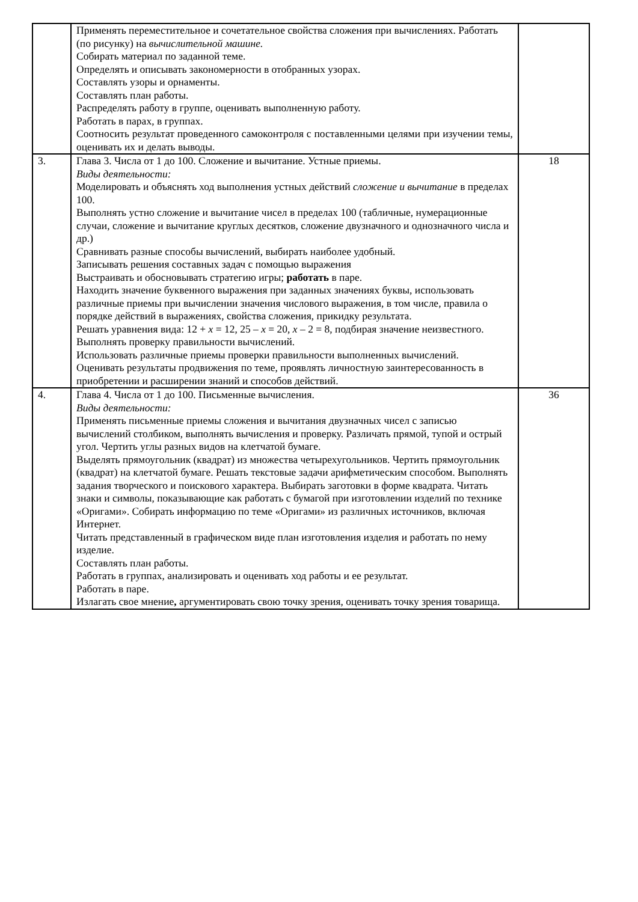| | Применять переместительное и сочетательное свойства сложения при вычислениях. Работать (по рисунку) на вычислительной машине. Собирать материал по заданной теме. Определять и описывать закономерности в отобранных узорах. Составлять узоры и орнаменты. Составлять план работы. Распределять работу в группе, оценивать выполненную работу. Работать в парах, в группах. Соотносить результат проведенного самоконтроля с поставленными целями при изучении темы, оценивать их и делать выводы. | |
| 3. | Глава 3. Числа от 1 до 100. Сложение и вычитание. Устные приемы. Виды деятельности: Моделировать и объяснять ход выполнения устных действий сложение и вычитание в пределах 100. Выполнять устно сложение и вычитание чисел в пределах 100 (табличные, нумерационные случаи, сложение и вычитание круглых десятков, сложение двузначного и однозначного числа и др.) Сравнивать разные способы вычислений, выбирать наиболее удобный. Записывать решения составных задач с помощью выражения Выстраивать и обосновывать стратегию игры; работать в паре. Находить значение буквенного выражения при заданных значениях буквы, использовать различные приемы при вычислении значения числового выражения, в том числе, правила о порядке действий в выражениях, свойства сложения, прикидку результата. Решать уравнения вида: 12 + x = 12, 25 – x = 20, x – 2 = 8, подбирая значение неизвестного. Выполнять проверку правильности вычислений. Использовать различные приемы проверки правильности выполненных вычислений. Оценивать результаты продвижения по теме, проявлять личностную заинтересованность в приобретении и расширении знаний и способов действий. | 18 |
| 4. | Глава 4. Числа от 1 до 100. Письменные вычисления. Виды деятельности: Применять письменные приемы сложения и вычитания двузначных чисел с записью вычислений столбиком, выполнять вычисления и проверку. Различать прямой, тупой и острый угол. Чертить углы разных видов на клетчатой бумаге. Выделять прямоугольник (квадрат) из множества четырехугольников. Чертить прямоугольник (квадрат) на клетчатой бумаге. Решать текстовые задачи арифметическим способом. Выполнять задания творческого и поискового характера. Выбирать заготовки в форме квадрата. Читать знаки и символы, показывающие как работать с бумагой при изготовлении изделий по технике «Оригами». Собирать информацию по теме «Оригами» из различных источников, включая Интернет. Читать представленный в графическом виде план изготовления изделия и работать по нему изделие. Составлять план работы. Работать в группах, анализировать и оценивать ход работы и ее результат. Работать в паре. Излагать свое мнение , аргументировать свою точку зрения, оценивать точку зрения товарища. | 36 |